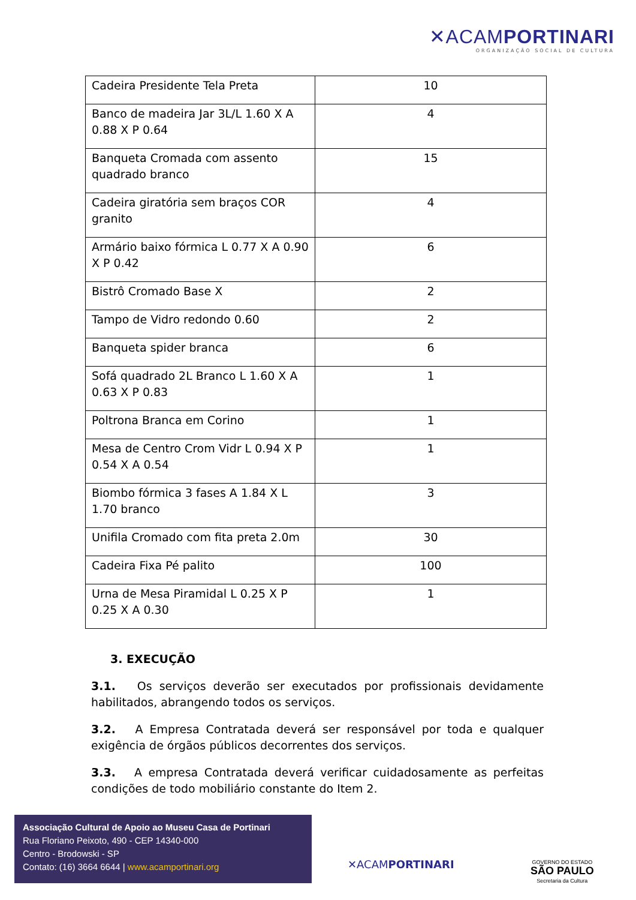✕ACAMPORTINARI
ORGANIZAÇÃO SOCIAL DE CULTURA
| Cadeira Presidente Tela Preta | 10 |
| Banco de madeira Jar 3L/L 1.60 X A 0.88 X P 0.64 | 4 |
| Banqueta Cromada com assento quadrado branco | 15 |
| Cadeira giratória sem braços COR granito | 4 |
| Armário baixo fórmica L 0.77 X A 0.90 X P 0.42 | 6 |
| Bistrô Cromado Base X | 2 |
| Tampo de Vidro redondo 0.60 | 2 |
| Banqueta spider branca | 6 |
| Sofá quadrado 2L Branco L 1.60 X A 0.63 X P 0.83 | 1 |
| Poltrona Branca em Corino | 1 |
| Mesa de Centro Crom Vidr L 0.94 X P 0.54 X A 0.54 | 1 |
| Biombo fórmica 3 fases A 1.84 X L 1.70 branco | 3 |
| Unifila Cromado com fita preta 2.0m | 30 |
| Cadeira Fixa Pé palito | 100 |
| Urna de Mesa Piramidal L 0.25 X P 0.25 X A 0.30 | 1 |
3. EXECUÇÃO
3.1. Os serviços deverão ser executados por profissionais devidamente habilitados, abrangendo todos os serviços.
3.2. A Empresa Contratada deverá ser responsável por toda e qualquer exigência de órgãos públicos decorrentes dos serviços.
3.3. A empresa Contratada deverá verificar cuidadosamente as perfeitas condições de todo mobiliário constante do Item 2.
Associação Cultural de Apoio ao Museu Casa de Portinari
Rua Floriano Peixoto, 490 - CEP 14340-000
Centro - Brodowski - SP
Contato: (16) 3664 6644 | www.acamportinari.org
✕ACAMPORTINARI
GOVERNO DO ESTADO
SÃO PAULO
Secretaria da Cultura